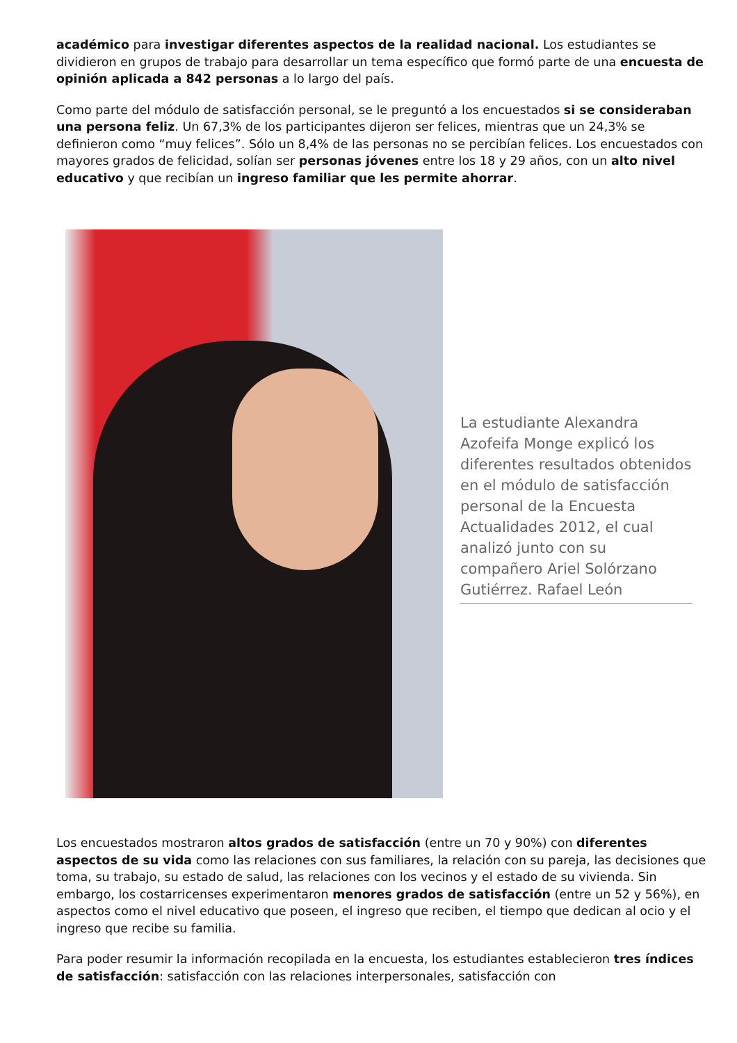académico para investigar diferentes aspectos de la realidad nacional. Los estudiantes se dividieron en grupos de trabajo para desarrollar un tema específico que formó parte de una encuesta de opinión aplicada a 842 personas a lo largo del país.
Como parte del módulo de satisfacción personal, se le preguntó a los encuestados si se consideraban una persona feliz. Un 67,3% de los participantes dijeron ser felices, mientras que un 24,3% se definieron como “muy felices”. Sólo un 8,4% de las personas no se percibían felices. Los encuestados con mayores grados de felicidad, solían ser personas jóvenes entre los 18 y 29 años, con un alto nivel educativo y que recibían un ingreso familiar que les permite ahorrar.
La estudiante Alexandra Azofeifa Monge explicó los diferentes resultados obtenidos en el módulo de satisfacción personal de la Encuesta Actualidades 2012, el cual analizó junto con su compañero Ariel Solórzano Gutiérrez. Rafael León
Los encuestados mostraron altos grados de satisfacción (entre un 70 y 90%) con diferentes aspectos de su vida como las relaciones con sus familiares, la relación con su pareja, las decisiones que toma, su trabajo, su estado de salud, las relaciones con los vecinos y el estado de su vivienda. Sin embargo, los costarricenses experimentaron menores grados de satisfacción (entre un 52 y 56%), en aspectos como el nivel educativo que poseen, el ingreso que reciben, el tiempo que dedican al ocio y el ingreso que recibe su familia.
Para poder resumir la información recopilada en la encuesta, los estudiantes establecieron tres índices de satisfacción: satisfacción con las relaciones interpersonales, satisfacción con